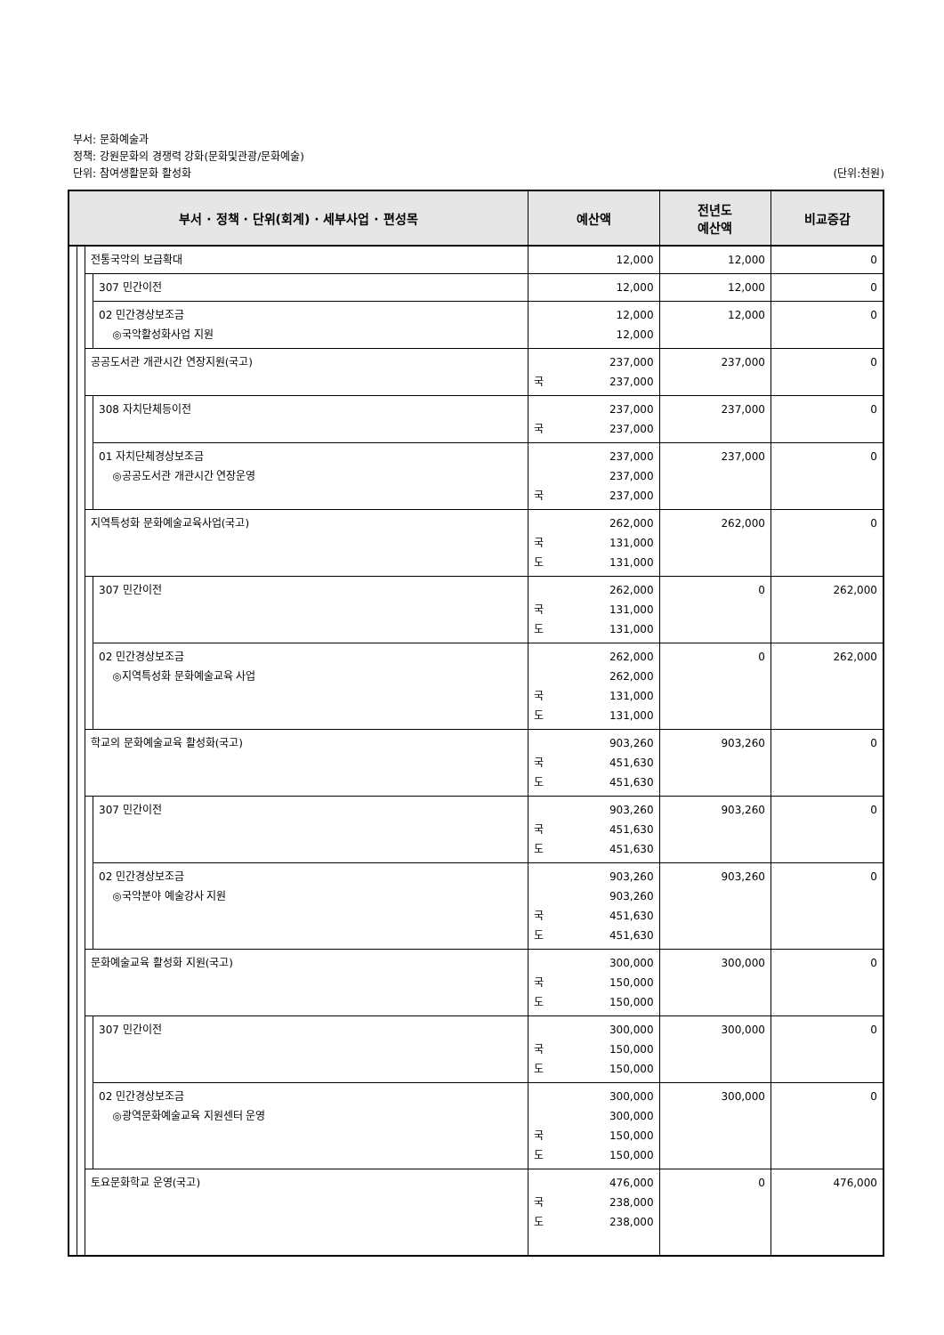부서: 문화예술과
정책: 강원문화의 경쟁력 강화(문화및관광/문화예술)
단위: 참여생활문화 활성화 (단위:천원)
| 부서 · 정책 · 단위(회계) · 세부사업 · 편성목 | | | | 예산액 | 전년도 예산액 | 비교증감 |
| --- | --- | --- | --- | --- | --- | --- |
| | | 전통국악의 보급확대 | | 12,000 | 12,000 | 0 |
| | | | 307 민간이전 | 12,000 | 12,000 | 0 |
| | | | 02 민간경상보조금 ◎국악활성화사업 지원 | 12,000 12,000 | 12,000 | 0 |
| | | 공공도서관 개관시간 연장지원(국고) | | 237,000 국 237,000 | 237,000 | 0 |
| | | | 308 자치단체등이전 | 237,000 국 237,000 | 237,000 | 0 |
| | | | 01 자치단체경상보조금 ◎공공도서관 개관시간 연장운영 | 237,000 237,000 국 237,000 | 237,000 | 0 |
| | | 지역특성화 문화예술교육사업(국고) | | 262,000 국 131,000 도 131,000 | 262,000 | 0 |
| | | | 307 민간이전 | 262,000 국 131,000 도 131,000 | 0 | 262,000 |
| | | | 02 민간경상보조금 ◎지역특성화 문화예술교육 사업 | 262,000 262,000 국 131,000 도 131,000 | 0 | 262,000 |
| | | 학교의 문화예술교육 활성화(국고) | | 903,260 국 451,630 도 451,630 | 903,260 | 0 |
| | | | 307 민간이전 | 903,260 국 451,630 도 451,630 | 903,260 | 0 |
| | | | 02 민간경상보조금 ◎국악분야 예술강사 지원 | 903,260 903,260 국 451,630 도 451,630 | 903,260 | 0 |
| | | 문화예술교육 활성화 지원(국고) | | 300,000 국 150,000 도 150,000 | 300,000 | 0 |
| | | | 307 민간이전 | 300,000 국 150,000 도 150,000 | 300,000 | 0 |
| | | | 02 민간경상보조금 ◎광역문화예술교육 지원센터 운영 | 300,000 300,000 국 150,000 도 150,000 | 300,000 | 0 |
| | | 토요문화학교 운영(국고) | | 476,000 국 238,000 도 238,000 | 0 | 476,000 |